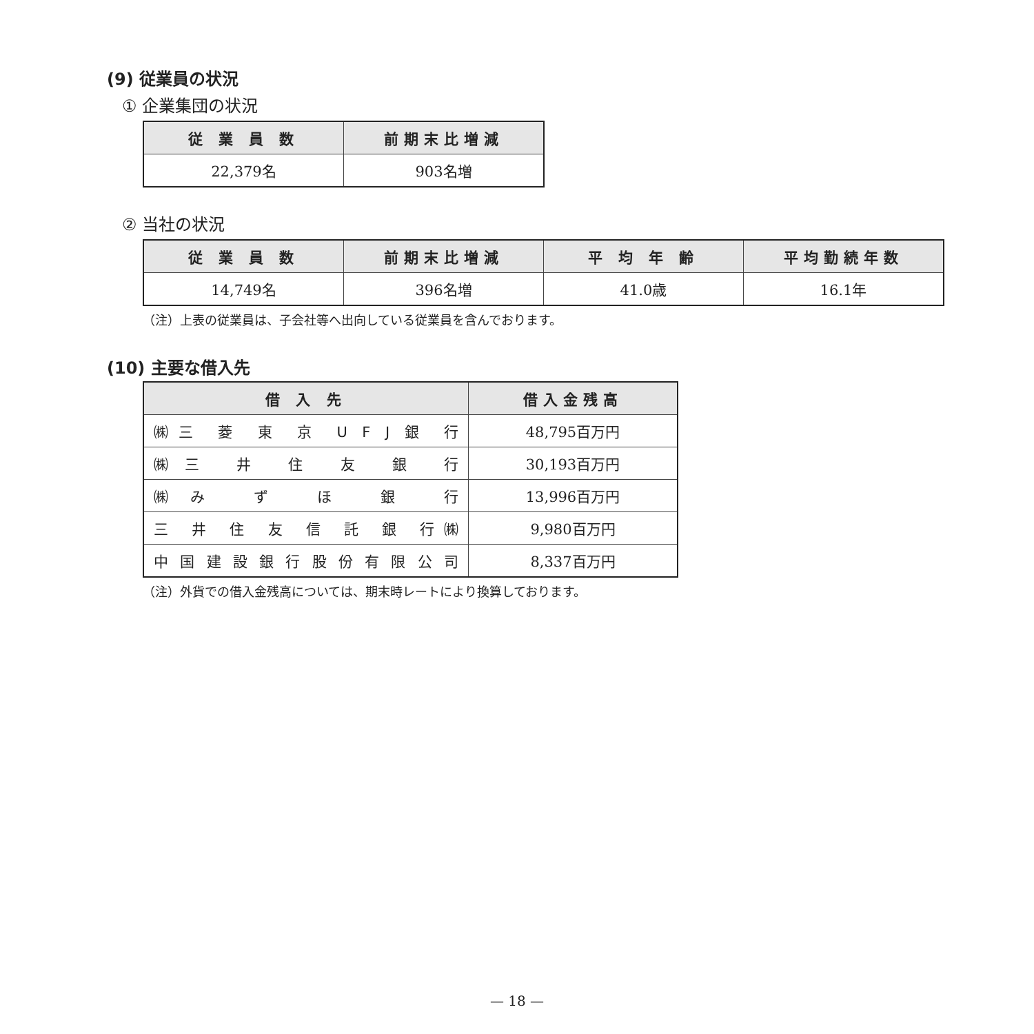(9) 従業員の状況
① 企業集団の状況
| 従 業 員 数 | 前期末比増減 |
| --- | --- |
| 22,379名 | 903名増 |
② 当社の状況
| 従 業 員 数 | 前期末比増減 | 平 均 年 齢 | 平均勤続年数 |
| --- | --- | --- | --- |
| 14,749名 | 396名増 | 41.0歳 | 16.1年 |
（注）上表の従業員は、子会社等へ出向している従業員を含んでおります。
(10) 主要な借入先
| 借 入 先 | 借入金残高 |
| --- | --- |
| ㈱三 菱 東 京 U F J 銀 行 | 48,795百万円 |
| ㈱三 井 住 友 銀 行 | 30,193百万円 |
| ㈱み ず ほ 銀 行 | 13,996百万円 |
| 三 井 住 友 信 託 銀 行㈱ | 9,980百万円 |
| 中 国 建 設 銀 行 股 份 有 限 公 司 | 8,337百万円 |
（注）外貨での借入金残高については、期末時レートにより換算しております。
— 18 —